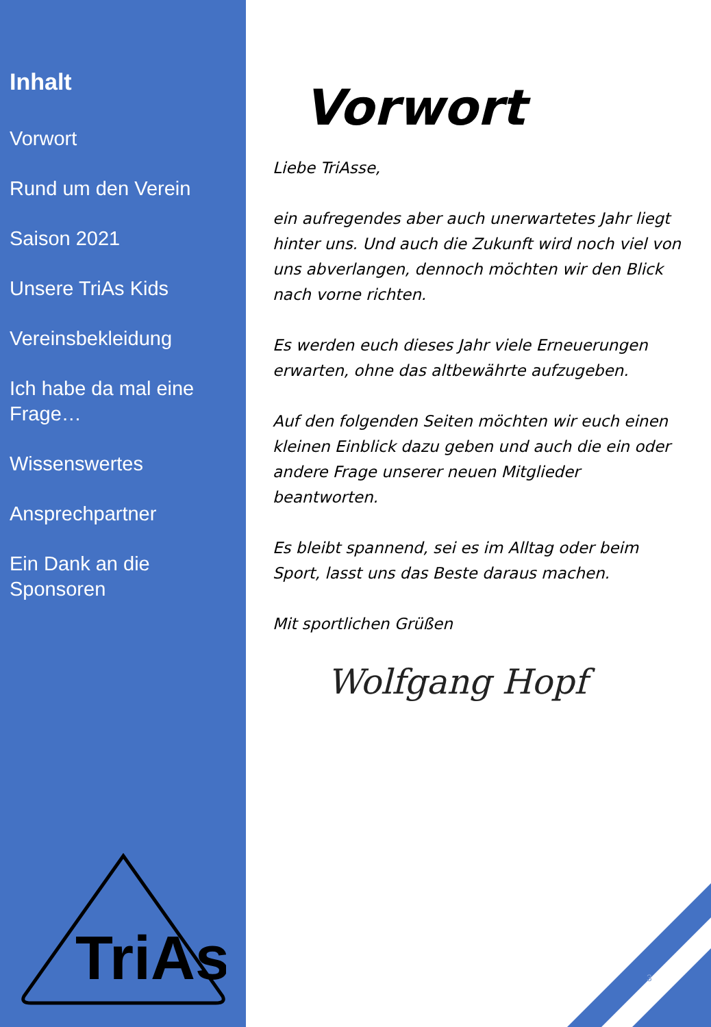Inhalt
Vorwort
Rund um den Verein
Saison 2021
Unsere TriAs Kids
Vereinsbekleidung
Ich habe da mal eine Frage…
Wissenswertes
Ansprechpartner
Ein Dank an die Sponsoren
TriAs
Vorwort
Liebe TriAsse,
ein aufregendes aber auch unerwartetes Jahr liegt hinter uns. Und auch die Zukunft wird noch viel von uns abverlangen, dennoch möchten wir den Blick nach vorne richten.
Es werden euch dieses Jahr viele Erneuerungen erwarten, ohne das altbewährte aufzugeben.
Auf den folgenden Seiten möchten wir euch einen kleinen Einblick dazu geben und auch die ein oder andere Frage unserer neuen Mitglieder beantworten.
Es bleibt spannend, sei es im Alltag oder beim Sport, lasst uns das Beste daraus machen.
Mit sportlichen Grüßen
Wolfgang Hopf
3